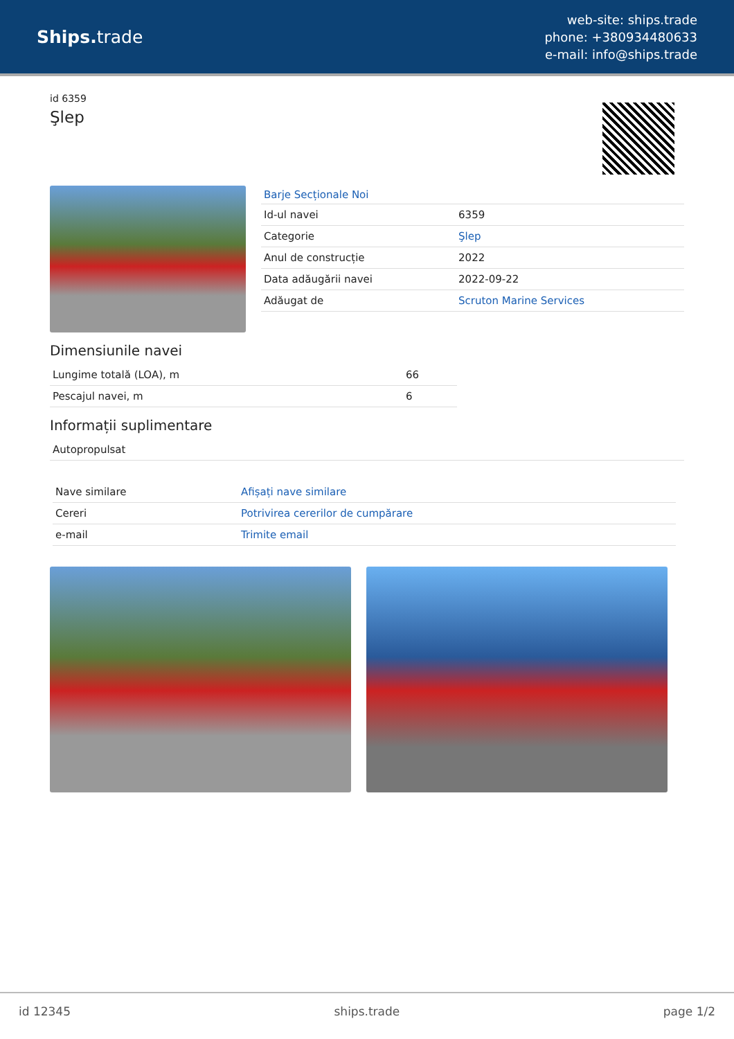Ships. trade
web-site: ships.trade
phone: +380934480633
e-mail: info@ships.trade
id 6359
Şlep
Barje Secționale Noi
| Id-ul navei | 6359 |
| Categorie | Şlep |
| Anul de construcție | 2022 |
| Data adăugării navei | 2022-09-22 |
| Adăugat de | Scruton Marine Services |
Dimensiunile navei
| Lungime totală (LOA), m | 66 |
| Pescajul navei, m | 6 |
Informații suplimentare
| Autopropulsat |
| Nave similare | Afișați nave similare |
| Cereri | Potrivirea cererilor de cumpărare |
| e-mail | Trimite email |
id 12345 ships.trade page 1/2